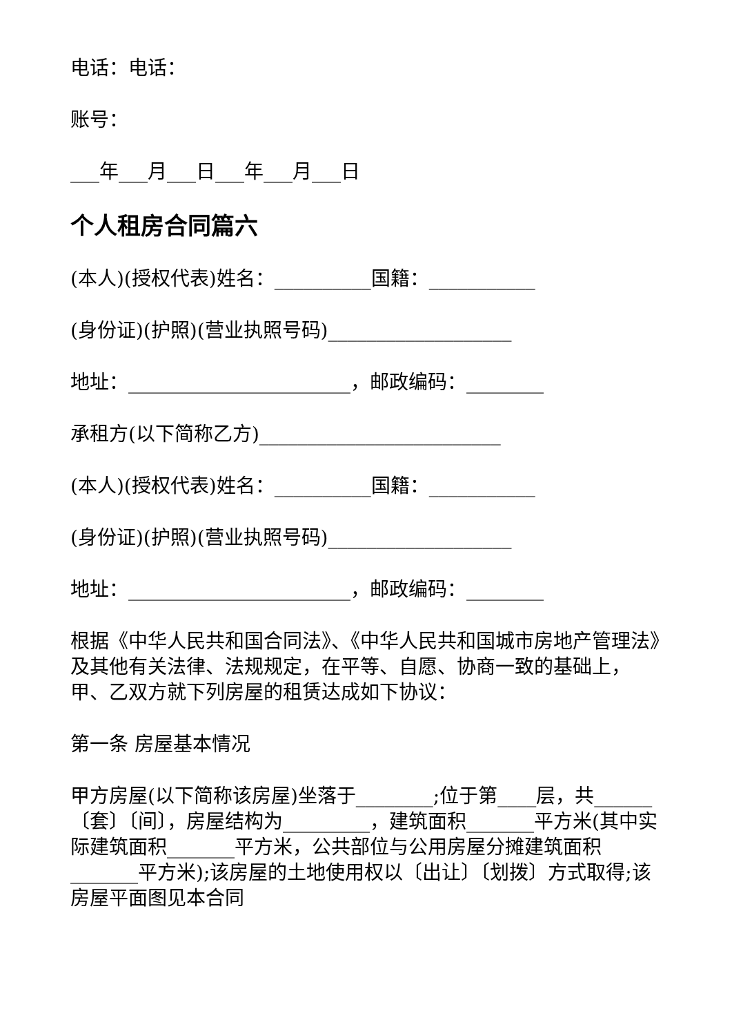电话：电话：
账号：
___年___月___日___年___月___日
个人租房合同篇六
(本人)(授权代表)姓名：__________国籍：___________
(身份证)(护照)(营业执照号码)___________________
地址：_______________________，邮政编码：________
承租方(以下简称乙方)_________________________
(本人)(授权代表)姓名：__________国籍：___________
(身份证)(护照)(营业执照号码)___________________
地址：_______________________，邮政编码：________
根据《中华人民共和国合同法》、《中华人民共和国城市房地产管理法》及其他有关法律、法规规定，在平等、自愿、协商一致的基础上，甲、乙双方就下列房屋的租赁达成如下协议：
第一条 房屋基本情况
甲方房屋(以下简称该房屋)坐落于________;位于第____层，共______〔套〕〔间〕，房屋结构为_________，建筑面积_______平方米(其中实际建筑面积_______平方米，公共部位与公用房屋分摊建筑面积 _______平方米);该房屋的土地使用权以〔出让〕〔划拨〕方式取得;该房屋平面图见本合同